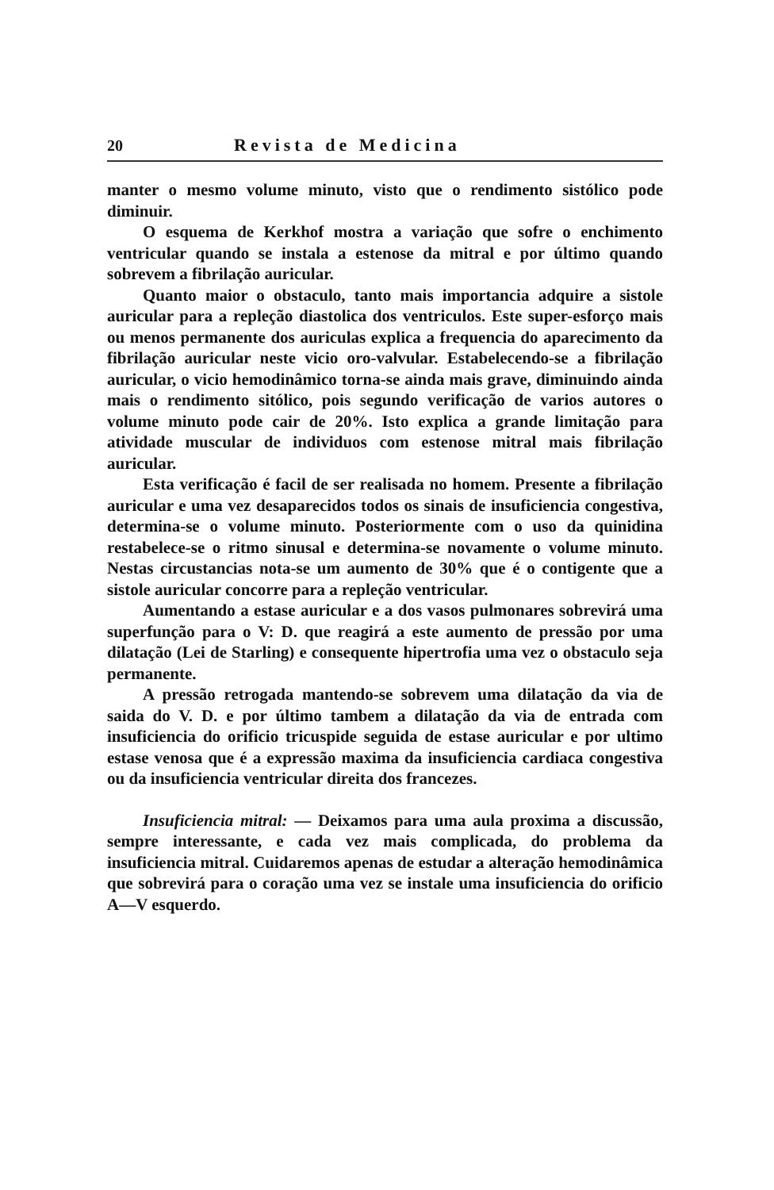20 Revista de Medicina
manter o mesmo volume minuto, visto que o rendimento sistólico pode diminuir.
O esquema de Kerkhof mostra a variação que sofre o enchimento ventricular quando se instala a estenose da mitral e por último quando sobrevem a fibrilação auricular.
Quanto maior o obstaculo, tanto mais importancia adquire a sistole auricular para a repleção diastolica dos ventriculos. Este super-esforço mais ou menos permanente dos auriculas explica a frequencia do aparecimento da fibrilação auricular neste vicio oro-valvular. Estabelecendo-se a fibrilação auricular, o vicio hemodinâmico torna-se ainda mais grave, diminuindo ainda mais o rendimento sitólico, pois segundo verificação de varios autores o volume minuto pode cair de 20%. Isto explica a grande limitação para atividade muscular de individuos com estenose mitral mais fibrilação auricular.
Esta verificação é facil de ser realisada no homem. Presente a fibrilação auricular e uma vez desaparecidos todos os sinais de insuficiencia congestiva, determina-se o volume minuto. Posteriormente com o uso da quinidina restabelece-se o ritmo sinusal e determina-se novamente o volume minuto. Nestas circustancias nota-se um aumento de 30% que é o contigente que a sistole auricular concorre para a repleção ventricular.
Aumentando a estase auricular e a dos vasos pulmonares sobrevirá uma superfunção para o V: D. que reagirá a este aumento de pressão por uma dilatação (Lei de Starling) e consequente hipertrofia uma vez o obstaculo seja permanente.
A pressão retrogada mantendo-se sobrevem uma dilatação da via de saida do V. D. e por último tambem a dilatação da via de entrada com insuficiencia do orificio tricuspide seguida de estase auricular e por ultimo estase venosa que é a expressão maxima da insuficiencia cardiaca congestiva ou da insuficiencia ventricular direita dos francezes.
Insuficiencia mitral: — Deixamos para uma aula proxima a discussão, sempre interessante, e cada vez mais complicada, do problema da insuficiencia mitral. Cuidaremos apenas de estudar a alteração hemodinâmica que sobrevirá para o coração uma vez se instale uma insuficiencia do orificio A—V esquerdo.